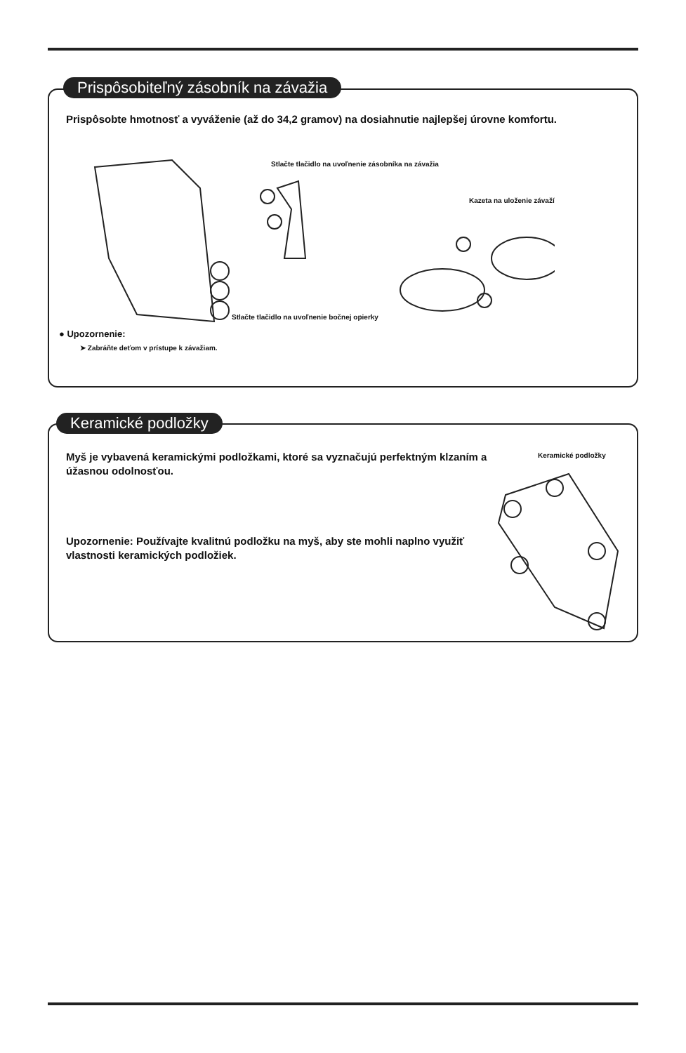Prispôsobte hmotnosť a vyváženie (až do 34,2 gramov) na dosiahnutie najlepšej úrovne komfortu.
Stlačte tlačidlo na uvoľnenie zásobníka na závažia
Kazeta na uloženie závaží
Stlačte tlačidlo na uvoľnenie bočnej opierky
● Upozornenie:
➤ Zabráňte deťom v prístupe k závažiam.
Prispôsobiteľný zásobník na závažia
Myš je vybavená keramickými podložkami, ktoré sa vyznačujú perfektným klzaním a úžasnou odolnosťou.
Upozornenie: Používajte kvalitnú podložku na myš, aby ste mohli naplno využiť vlastnosti keramických podložiek.
Keramické podložky
Keramické podložky